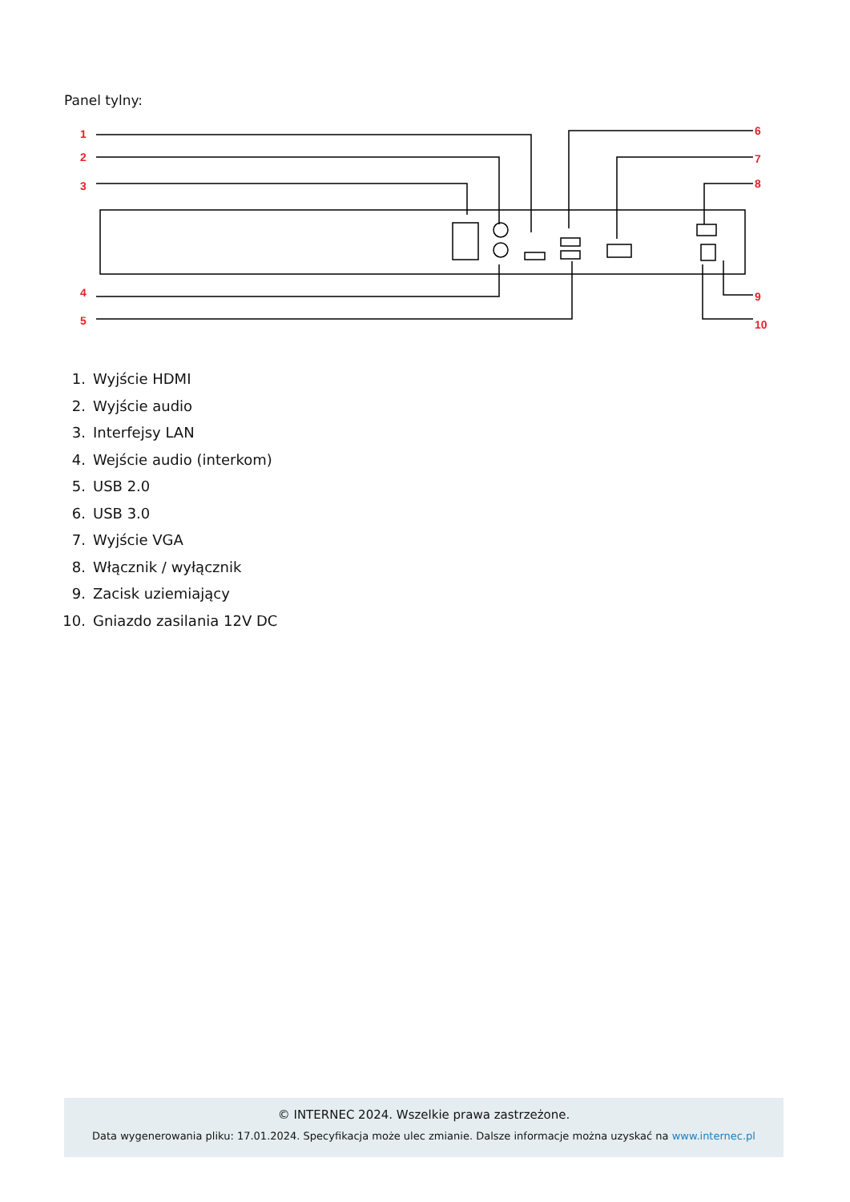Panel tylny:
1
2
3
4
5
6
7
8
9
10
1. Wyjście HDMI
2. Wyjście audio
3. Interfejsy LAN
4. Wejście audio (interkom)
5. USB 2.0
6. USB 3.0
7. Wyjście VGA
8. Włącznik / wyłącznik
9. Zacisk uziemiający
10. Gniazdo zasilania 12V DC
© INTERNEC 2024. Wszelkie prawa zastrzeżone.
Data wygenerowania pliku: 17.01.2024. Specyfikacja może ulec zmianie. Dalsze informacje można uzyskać na www.internec.pl